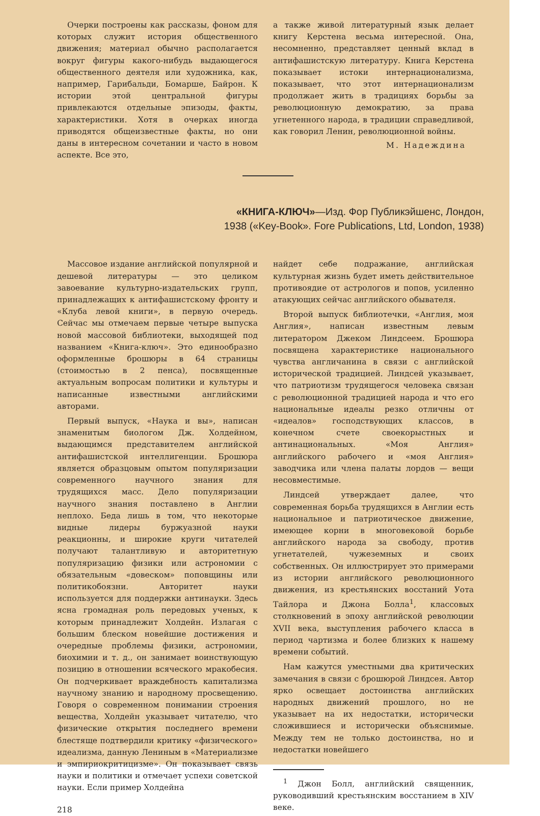Очерки построены как рассказы, фоном для которых служит история общественного движения; материал обычно располагается вокруг фигуры какого-нибудь выдающегося общественного деятеля или художника, как, например, Гарибальди, Бомарше, Байрон. К истории этой центральной фигуры привлекаются отдельные эпизоды, факты, характеристики. Хотя в очерках иногда приводятся общеизвестные факты, но они даны в интересном сочетании и часто в новом аспекте. Все это,
а также живой литературный язык делает книгу Керстена весьма интересной. Она, несомненно, представляет ценный вклад в антифашистскую литературу. Книга Керстена показывает истоки интернационализма, показывает, что этот интернационализм продолжает жить в традициях борьбы за революционную демократию, за права угнетенного народа, в традиции справедливой, как говорил Ленин, революционной войны.
М. Надеждина
«КНИГА-КЛЮЧ»—Изд. Фор Публикэйшенс, Лондон,
1938 («Key-Book». Fore Publications, Ltd, London, 1938)
Массовое издание английской популярной и дешевой литературы — это целиком завоевание культурно-издательских групп, принадлежащих к антифашистскому фронту и «Клуба левой книги», в первую очередь. Сейчас мы отмечаем первые четыре выпуска новой массовой библиотеки, выходящей под названием «Книга-ключ». Это единообразно оформленные брошюры в 64 страницы (стоимостью в 2 пенса), посвященные актуальным вопросам политики и культуры и написанные известными английскими авторами.
Первый выпуск, «Наука и вы», написан знаменитым биологом Дж. Холдейном, выдающимся представителем английской антифашистской интеллигенции. Брошюра является образцовым опытом популяризации современного научного знания для трудящихся масс. Дело популяризации научного знания поставлено в Англии неплохо. Беда лишь в том, что некоторые видные лидеры буржуазной науки реакционны, и широкие круги читателей получают талантливую и авторитетную популяризацию физики или астрономии с обязательным «довеском» поповщины или политикобоязни. Авторитет науки используется для поддержки антинауки. Здесь ясна громадная роль передовых ученых, к которым принадлежит Холдейн. Излагая с большим блеском новейшие достижения и очередные проблемы физики, астрономии, биохимии и т. д., он занимает воинствующую позицию в отношении всяческого мракобесия. Он подчеркивает враждебность капитализма научному знанию и народному просвещению. Говоря о современном понимании строения вещества, Холдейн указывает читателю, что физические открытия последнего времени блестяще подтвердили критику «физического» идеализма, данную Лениным в «Материализме и эмпириокритицизме». Он показывает связь науки и политики и отмечает успехи советской науки. Если пример Холдейна
218
найдет себе подражание, английская культурная жизнь будет иметь действительное противоядие от астрологов и попов, усиленно атакующих сейчас английского обывателя.
Второй выпуск библиотечки, «Англия, моя Англия», написан известным левым литератором Джеком Линдсеем. Брошюра посвящена характеристике национального чувства англичанина в связи с английской исторической традицией. Линдсей указывает, что патриотизм трудящегося человека связан с революционной традицией народа и что его национальные идеалы резко отличны от «идеалов» господствующих классов, в конечном счете своекорыстных и антинациональных. «Моя Англия» английского рабочего и «моя Англия» заводчика или члена палаты лордов — вещи несовместимые.
Линдсей утверждает далее, что современная борьба трудящихся в Англии есть национальное и патриотическое движение, имеющее корни в многовековой борьбе английского народа за свободу, против угнетателей, чужеземных и своих собственных. Он иллюстрирует это примерами из истории английского революционного движения, из крестьянских восстаний Уота Тайлора и Джона Болла<sup>1</sup>, классовых столкновений в эпоху английской революции XVII века, выступления рабочего класса в период чартизма и более близких к нашему времени событий.
Нам кажутся уместными два критических замечания в связи с брошюрой Линдсея. Автор ярко освещает достоинства английских народных движений прошлого, но не указывает на их недостатки, исторически сложившиеся и исторически объяснимые. Между тем не только достоинства, но и недостатки новейшего
<sup>1</sup> Джон Болл, английский священник, руководивший крестьянским восстанием в XIV веке.